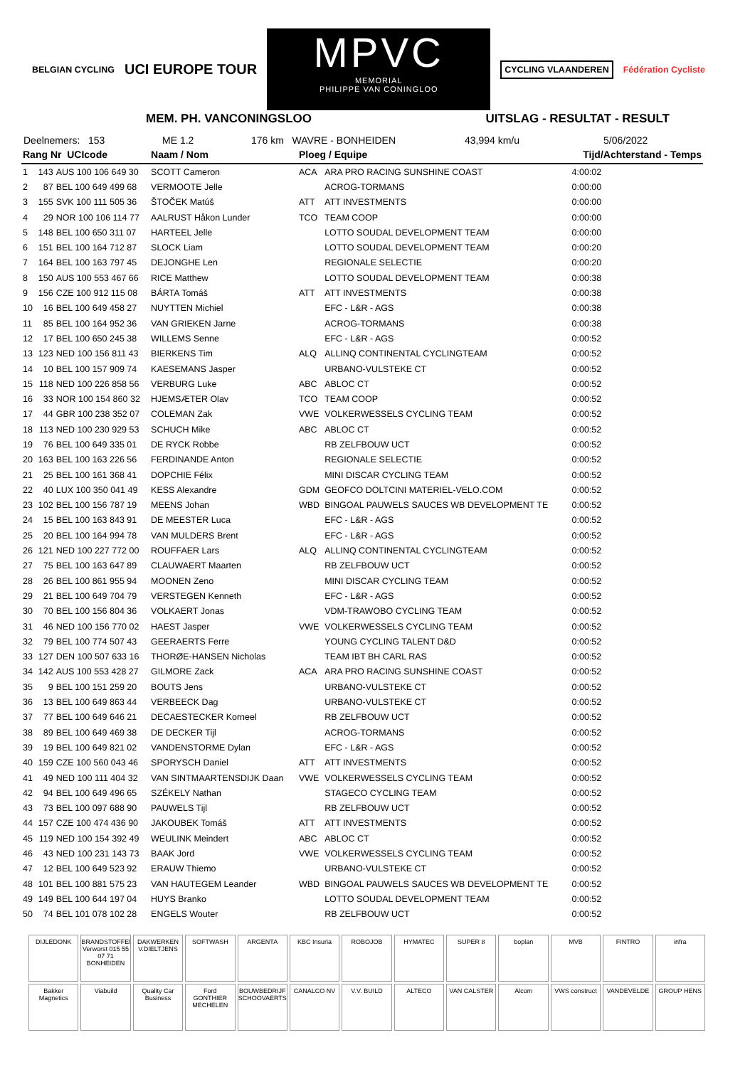BELGIAN CYCLING
UCI EUROPE TOUR
MPVC
MEMORIAL
PHILIPPE VAN CONINGLOO
CYCLING VLAANDEREN
Fédération Cycliste
MEM. PH. VANCONINGSLOO UITSLAG - RESULTAT - RESULT
Deelnemers: 153 ME 1.2 176 km WAVRE - BONHEIDEN 43,994 km/u 5/06/2022
| Rang Nr UCIcode | | | Naam / Nom | Ploeg / Equipe | | Tijd/Achterstand - Temps |
| --- | --- | --- | --- | --- | --- | --- |
| 1 | 143 | AUS 100 106 649 30 | SCOTT Cameron | ACA | ARA PRO RACING SUNSHINE COAST | 4:00:02 |
| 2 | 87 | BEL 100 649 499 68 | VERMOOTE Jelle | | ACROG-TORMANS | 0:00:00 |
| 3 | 155 | SVK 100 111 505 36 | ŠTOČEK Matúš | ATT | ATT INVESTMENTS | 0:00:00 |
| 4 | 29 | NOR 100 106 114 77 | AALRUST Håkon Lunder | TCO | TEAM COOP | 0:00:00 |
| 5 | 148 | BEL 100 650 311 07 | HARTEEL Jelle | | LOTTO SOUDAL DEVELOPMENT TEAM | 0:00:00 |
| 6 | 151 | BEL 100 164 712 87 | SLOCK Liam | | LOTTO SOUDAL DEVELOPMENT TEAM | 0:00:20 |
| 7 | 164 | BEL 100 163 797 45 | DEJONGHE Len | | REGIONALE SELECTIE | 0:00:20 |
| 8 | 150 | AUS 100 553 467 66 | RICE Matthew | | LOTTO SOUDAL DEVELOPMENT TEAM | 0:00:38 |
| 9 | 156 | CZE 100 912 115 08 | BÁRTA Tomáš | ATT | ATT INVESTMENTS | 0:00:38 |
| 10 | 16 | BEL 100 649 458 27 | NUYTTEN Michiel | | EFC - L&R - AGS | 0:00:38 |
| 11 | 85 | BEL 100 164 952 36 | VAN GRIEKEN Jarne | | ACROG-TORMANS | 0:00:38 |
| 12 | 17 | BEL 100 650 245 38 | WILLEMS Senne | | EFC - L&R - AGS | 0:00:52 |
| 13 | 123 | NED 100 156 811 43 | BIERKENS Tim | ALQ | ALLINQ CONTINENTAL CYCLINGTEAM | 0:00:52 |
| 14 | 10 | BEL 100 157 909 74 | KAESEMANS Jasper | | URBANO-VULSTEKE CT | 0:00:52 |
| 15 | 118 | NED 100 226 858 56 | VERBURG Luke | ABC | ABLOC CT | 0:00:52 |
| 16 | 33 | NOR 100 154 860 32 | HJEMSÆTER Olav | TCO | TEAM COOP | 0:00:52 |
| 17 | 44 | GBR 100 238 352 07 | COLEMAN Zak | VWE | VOLKERWESSELS CYCLING TEAM | 0:00:52 |
| 18 | 113 | NED 100 230 929 53 | SCHUCH Mike | ABC | ABLOC CT | 0:00:52 |
| 19 | 76 | BEL 100 649 335 01 | DE RYCK Robbe | | RB ZELFBOUW UCT | 0:00:52 |
| 20 | 163 | BEL 100 163 226 56 | FERDINANDE Anton | | REGIONALE SELECTIE | 0:00:52 |
| 21 | 25 | BEL 100 161 368 41 | DOPCHIE Félix | | MINI DISCAR CYCLING TEAM | 0:00:52 |
| 22 | 40 | LUX 100 350 041 49 | KESS Alexandre | GDM | GEOFCO DOLTCINI MATERIEL-VELO.COM | 0:00:52 |
| 23 | 102 | BEL 100 156 787 19 | MEENS Johan | WBD | BINGOAL PAUWELS SAUCES WB DEVELOPMENT TE | 0:00:52 |
| 24 | 15 | BEL 100 163 843 91 | DE MEESTER Luca | | EFC - L&R - AGS | 0:00:52 |
| 25 | 20 | BEL 100 164 994 78 | VAN MULDERS Brent | | EFC - L&R - AGS | 0:00:52 |
| 26 | 121 | NED 100 227 772 00 | ROUFFAER Lars | ALQ | ALLINQ CONTINENTAL CYCLINGTEAM | 0:00:52 |
| 27 | 75 | BEL 100 163 647 89 | CLAUWAERT Maarten | | RB ZELFBOUW UCT | 0:00:52 |
| 28 | 26 | BEL 100 861 955 94 | MOONEN Zeno | | MINI DISCAR CYCLING TEAM | 0:00:52 |
| 29 | 21 | BEL 100 649 704 79 | VERSTEGEN Kenneth | | EFC - L&R - AGS | 0:00:52 |
| 30 | 70 | BEL 100 156 804 36 | VOLKAERT Jonas | | VDM-TRAWOBO CYCLING TEAM | 0:00:52 |
| 31 | 46 | NED 100 156 770 02 | HAEST Jasper | VWE | VOLKERWESSELS CYCLING TEAM | 0:00:52 |
| 32 | 79 | BEL 100 774 507 43 | GEERAERTS Ferre | | YOUNG CYCLING TALENT D&D | 0:00:52 |
| 33 | 127 | DEN 100 507 633 16 | THORØE-HANSEN Nicholas | | TEAM IBT BH CARL RAS | 0:00:52 |
| 34 | 142 | AUS 100 553 428 27 | GILMORE Zack | ACA | ARA PRO RACING SUNSHINE COAST | 0:00:52 |
| 35 | 9 | BEL 100 151 259 20 | BOUTS Jens | | URBANO-VULSTEKE CT | 0:00:52 |
| 36 | 13 | BEL 100 649 863 44 | VERBEECK Dag | | URBANO-VULSTEKE CT | 0:00:52 |
| 37 | 77 | BEL 100 649 646 21 | DECAESTECKER Korneel | | RB ZELFBOUW UCT | 0:00:52 |
| 38 | 89 | BEL 100 649 469 38 | DE DECKER Tijl | | ACROG-TORMANS | 0:00:52 |
| 39 | 19 | BEL 100 649 821 02 | VANDENSTORME Dylan | | EFC - L&R - AGS | 0:00:52 |
| 40 | 159 | CZE 100 560 043 46 | SPORYSCH Daniel | ATT | ATT INVESTMENTS | 0:00:52 |
| 41 | 49 | NED 100 111 404 32 | VAN SINTMAARTENSDIJK Daan | VWE | VOLKERWESSELS CYCLING TEAM | 0:00:52 |
| 42 | 94 | BEL 100 649 496 65 | SZÉKELY Nathan | | STAGECO CYCLING TEAM | 0:00:52 |
| 43 | 73 | BEL 100 097 688 90 | PAUWELS Tijl | | RB ZELFBOUW UCT | 0:00:52 |
| 44 | 157 | CZE 100 474 436 90 | JAKOUBEK Tomáš | ATT | ATT INVESTMENTS | 0:00:52 |
| 45 | 119 | NED 100 154 392 49 | WEULINK Meindert | ABC | ABLOC CT | 0:00:52 |
| 46 | 43 | NED 100 231 143 73 | BAAK Jord | VWE | VOLKERWESSELS CYCLING TEAM | 0:00:52 |
| 47 | 12 | BEL 100 649 523 92 | ERAUW Thiemo | | URBANO-VULSTEKE CT | 0:00:52 |
| 48 | 101 | BEL 100 881 575 23 | VAN HAUTEGEM Leander | WBD | BINGOAL PAUWELS SAUCES WB DEVELOPMENT TE | 0:00:52 |
| 49 | 149 | BEL 100 644 197 04 | HUYS Branko | | LOTTO SOUDAL DEVELOPMENT TEAM | 0:00:52 |
| 50 | 74 | BEL 101 078 102 28 | ENGELS Wouter | | RB ZELFBOUW UCT | 0:00:52 |
DIJLEDONK
BRANDSTOFFEN Verworst 015 55 07 71 BONHEIDEN
DAKWERKEN V.DIELTJENS
SOFTWASH
ARGENTA
KBC Insuria
ROBOJOB
HYMATEC
SUPER 8
boplan
MVB
FINTRO
infra
Bakker Magnetics
Viabuild
Quality Car Business
Ford GONTHIER MECHELEN
BOUWBEDRIJF SCHOOVAERTS
CANALCO NV
V.V. BUILD
ALTECO
VAN CALSTER
Alcom
VWS construct
VANDEVELDE
GROUP HENS